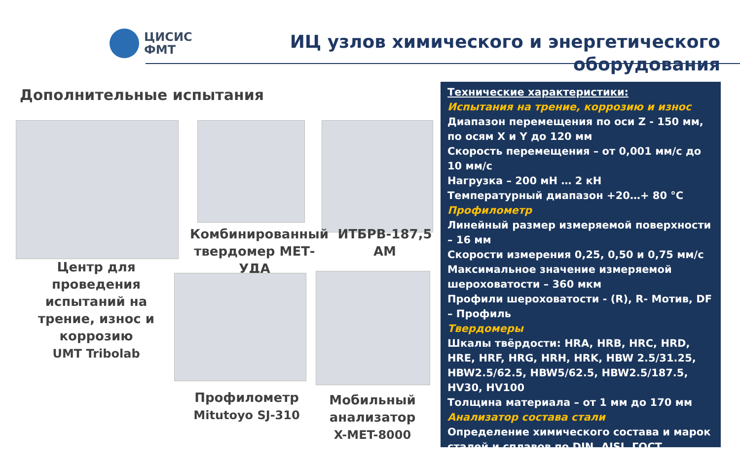ЦИСИС
ФМТ
ИЦ узлов химического и энергетического
оборудования
Дополнительные испытания
Центр для проведения испытаний на трение, износ и коррозию
UMT Tribolab
Комбинированный твердомер МЕТ-УДА
ИТБРВ-187,5 АМ
Профилометр
Mitutoyo SJ-310
Мобильный анализатор
X-MET-8000
Технические характеристики:
Испытания на трение, коррозию и износ
Диапазон перемещения по оси Z - 150 мм, по осям X и Y до 120 мм
Скорость перемещения – от 0,001 мм/с до 10 мм/с
Нагрузка – 200 мН … 2 кН
Температурный диапазон +20…+ 80 °С
Профилометр
Линейный размер измеряемой поверхности – 16 мм
Скорости измерения 0,25, 0,50 и 0,75 мм/с
Максимальное значение измеряемой шероховатости – 360 мкм
Профили шероховатости - (R), R- Мотив, DF – Профиль
Твердомеры
Шкалы твёрдости: HRA, HRB, HRC, HRD, HRE, HRF, HRG, HRH, HRK, HBW 2.5/31.25, HBW2.5/62.5, HBW5/62.5, HBW2.5/187.5, HV30, HV100
Толщина материала – от 1 мм до 170 мм
Анализатор состава стали
Определение химического состава и марок сталей и сплавов по DIN, AISI, ГОСТ